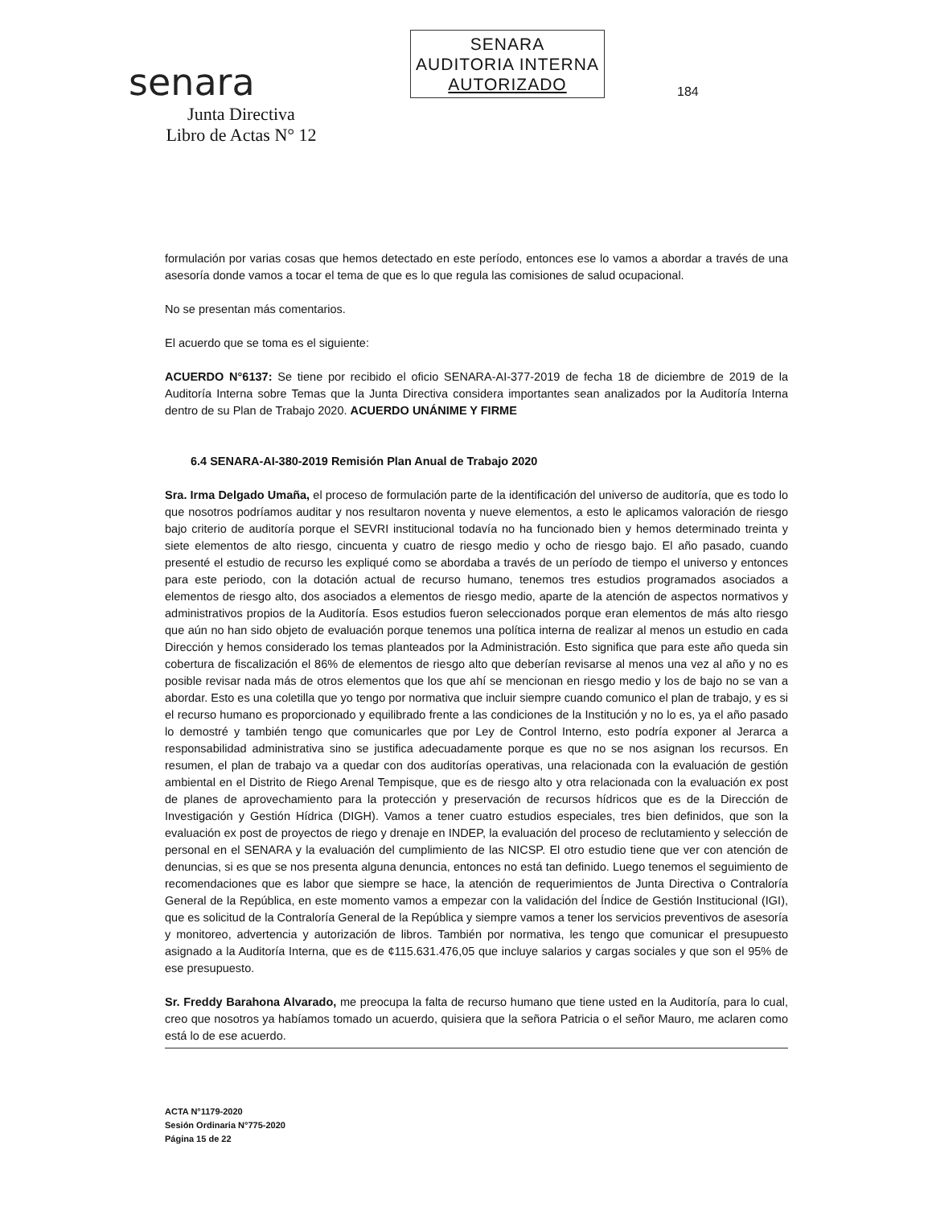senara
Junta Directiva
Libro de Actas N° 12
SENARA
AUDITORIA INTERNA
AUTORIZADO
184
formulación por varias cosas que hemos detectado en este período, entonces ese lo vamos a abordar a través de una asesoría donde vamos a tocar el tema de que es lo que regula las comisiones de salud ocupacional.
No se presentan más comentarios.
El acuerdo que se toma es el siguiente:
ACUERDO N°6137: Se tiene por recibido el oficio SENARA-AI-377-2019 de fecha 18 de diciembre de 2019 de la Auditoría Interna sobre Temas que la Junta Directiva considera importantes sean analizados por la Auditoría Interna dentro de su Plan de Trabajo 2020. ACUERDO UNÁNIME Y FIRME
6.4 SENARA-AI-380-2019 Remisión Plan Anual de Trabajo 2020
Sra. Irma Delgado Umaña, el proceso de formulación parte de la identificación del universo de auditoría, que es todo lo que nosotros podríamos auditar y nos resultaron noventa y nueve elementos, a esto le aplicamos valoración de riesgo bajo criterio de auditoría porque el SEVRI institucional todavía no ha funcionado bien y hemos determinado treinta y siete elementos de alto riesgo, cincuenta y cuatro de riesgo medio y ocho de riesgo bajo. El año pasado, cuando presenté el estudio de recurso les expliqué como se abordaba a través de un período de tiempo el universo y entonces para este periodo, con la dotación actual de recurso humano, tenemos tres estudios programados asociados a elementos de riesgo alto, dos asociados a elementos de riesgo medio, aparte de la atención de aspectos normativos y administrativos propios de la Auditoría. Esos estudios fueron seleccionados porque eran elementos de más alto riesgo que aún no han sido objeto de evaluación porque tenemos una política interna de realizar al menos un estudio en cada Dirección y hemos considerado los temas planteados por la Administración. Esto significa que para este año queda sin cobertura de fiscalización el 86% de elementos de riesgo alto que deberían revisarse al menos una vez al año y no es posible revisar nada más de otros elementos que los que ahí se mencionan en riesgo medio y los de bajo no se van a abordar. Esto es una coletilla que yo tengo por normativa que incluir siempre cuando comunico el plan de trabajo, y es si el recurso humano es proporcionado y equilibrado frente a las condiciones de la Institución y no lo es, ya el año pasado lo demostré y también tengo que comunicarles que por Ley de Control Interno, esto podría exponer al Jerarca a responsabilidad administrativa sino se justifica adecuadamente porque es que no se nos asignan los recursos. En resumen, el plan de trabajo va a quedar con dos auditorías operativas, una relacionada con la evaluación de gestión ambiental en el Distrito de Riego Arenal Tempisque, que es de riesgo alto y otra relacionada con la evaluación ex post de planes de aprovechamiento para la protección y preservación de recursos hídricos que es de la Dirección de Investigación y Gestión Hídrica (DIGH). Vamos a tener cuatro estudios especiales, tres bien definidos, que son la evaluación ex post de proyectos de riego y drenaje en INDEP, la evaluación del proceso de reclutamiento y selección de personal en el SENARA y la evaluación del cumplimiento de las NICSP. El otro estudio tiene que ver con atención de denuncias, si es que se nos presenta alguna denuncia, entonces no está tan definido. Luego tenemos el seguimiento de recomendaciones que es labor que siempre se hace, la atención de requerimientos de Junta Directiva o Contraloría General de la República, en este momento vamos a empezar con la validación del Índice de Gestión Institucional (IGI), que es solicitud de la Contraloría General de la República y siempre vamos a tener los servicios preventivos de asesoría y monitoreo, advertencia y autorización de libros. También por normativa, les tengo que comunicar el presupuesto asignado a la Auditoría Interna, que es de ¢115.631.476,05 que incluye salarios y cargas sociales y que son el 95% de ese presupuesto.
Sr. Freddy Barahona Alvarado, me preocupa la falta de recurso humano que tiene usted en la Auditoría, para lo cual, creo que nosotros ya habíamos tomado un acuerdo, quisiera que la señora Patricia o el señor Mauro, me aclaren como está lo de ese acuerdo.
ACTA N°1179-2020
Sesión Ordinaria N°775-2020
Página 15 de 22